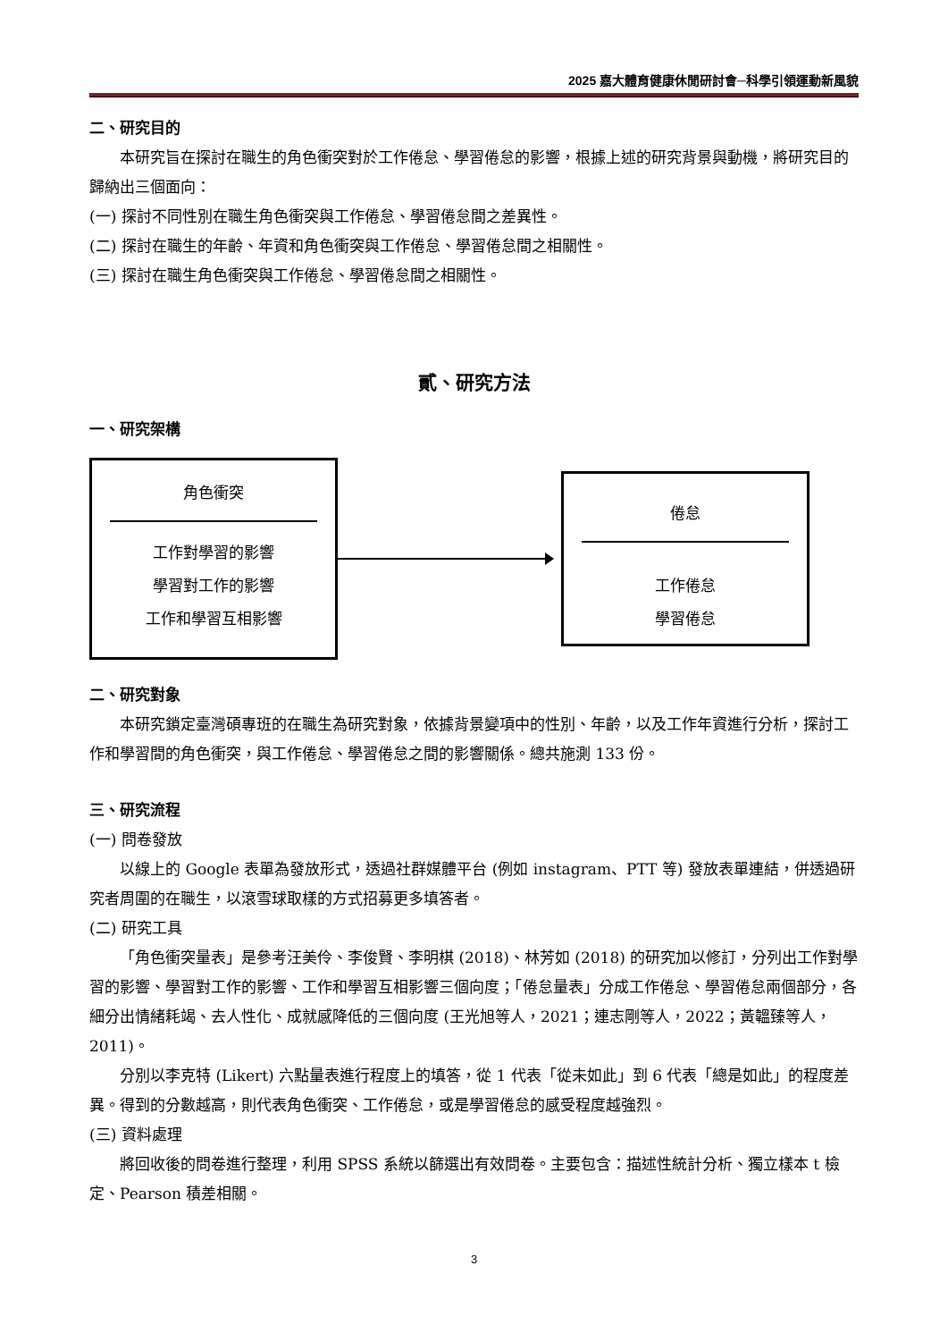2025 嘉大體育健康休閒研討會─科學引領運動新風貌
二、研究目的
本研究旨在探討在職生的角色衝突對於工作倦怠、學習倦怠的影響，根據上述的研究背景與動機，將研究目的歸納出三個面向：
(一) 探討不同性別在職生角色衝突與工作倦怠、學習倦怠間之差異性。
(二) 探討在職生的年齡、年資和角色衝突與工作倦怠、學習倦怠間之相關性。
(三) 探討在職生角色衝突與工作倦怠、學習倦怠間之相關性。
貳、研究方法
一、研究架構
角色衝突
工作對學習的影響
學習對工作的影響
工作和學習互相影響
倦怠
工作倦怠
學習倦怠
二、研究對象
本研究鎖定臺灣碩專班的在職生為研究對象，依據背景變項中的性別、年齡，以及工作年資進行分析，探討工作和學習間的角色衝突，與工作倦怠、學習倦怠之間的影響關係。總共施測 133 份。
三、研究流程
(一) 問卷發放
以線上的 Google 表單為發放形式，透過社群媒體平台 (例如 instagram、PTT 等) 發放表單連結，併透過研究者周圍的在職生，以滾雪球取樣的方式招募更多填答者。
(二) 研究工具
「角色衝突量表」是參考汪美伶、李俊賢、李明棋 (2018)、林芳如 (2018) 的研究加以修訂，分列出工作對學習的影響、學習對工作的影響、工作和學習互相影響三個向度；「倦怠量表」分成工作倦怠、學習倦怠兩個部分，各細分出情緒耗竭、去人性化、成就感降低的三個向度 (王光旭等人，2021；連志剛等人，2022；黃韞臻等人，2011)。
分別以李克特 (Likert) 六點量表進行程度上的填答，從 1 代表「從未如此」到 6 代表「總是如此」的程度差異。得到的分數越高，則代表角色衝突、工作倦怠，或是學習倦怠的感受程度越強烈。
(三) 資料處理
將回收後的問卷進行整理，利用 SPSS 系統以篩選出有效問卷。主要包含：描述性統計分析、獨立樣本 t 檢定、Pearson 積差相關。
3